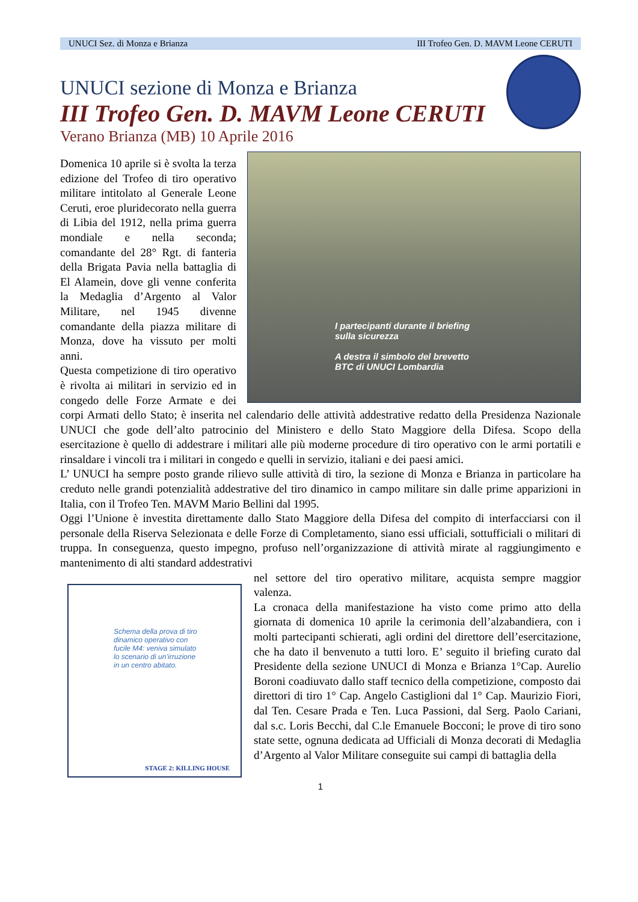UNUCI Sez. di Monza e Brianza III Trofeo Gen. D. MAVM Leone CERUTI
UNUCI sezione di Monza e Brianza
III Trofeo Gen. D. MAVM Leone CERUTI
Verano Brianza (MB) 10 Aprile 2016
I partecipanti durante il briefing
sulla sicurezza
A destra il simbolo del brevetto
BTC di UNUCI Lombardia
Domenica 10 aprile si è svolta la terza edizione del Trofeo di tiro operativo militare intitolato al Generale Leone Ceruti, eroe pluridecorato nella guerra di Libia del 1912, nella prima guerra mondiale e nella seconda; comandante del 28° Rgt. di fanteria della Brigata Pavia nella battaglia di El Alamein, dove gli venne conferita la Medaglia d’Argento al Valor Militare, nel 1945 divenne comandante della piazza militare di Monza, dove ha vissuto per molti anni.
Questa competizione di tiro operativo è rivolta ai militari in servizio ed in congedo delle Forze Armate e dei corpi Armati dello Stato; è inserita nel calendario delle attività addestrative redatto della Presidenza Nazionale UNUCI che gode dell’alto patrocinio del Ministero e dello Stato Maggiore della Difesa. Scopo della esercitazione è quello di addestrare i militari alle più moderne procedure di tiro operativo con le armi portatili e rinsaldare i vincoli tra i militari in congedo e quelli in servizio, italiani e dei paesi amici.
L’ UNUCI ha sempre posto grande rilievo sulle attività di tiro, la sezione di Monza e Brianza in particolare ha creduto nelle grandi potenzialità addestrative del tiro dinamico in campo militare sin dalle prime apparizioni in Italia, con il Trofeo Ten. MAVM Mario Bellini dal 1995.
Oggi l’Unione è investita direttamente dallo Stato Maggiore della Difesa del compito di interfacciarsi con il personale della Riserva Selezionata e delle Forze di Completamento, siano essi ufficiali, sottufficiali o militari di truppa. In conseguenza, questo impegno, profuso nell’organizzazione di attività mirate al raggiungimento e mantenimento di alti standard addestrativi
Schema della prova di tiro
dinamico operativo con
fucile M4: veniva simulato
lo scenario di un’irruzione
in un centro abitato.
STAGE 2: KILLING HOUSE
nel settore del tiro operativo militare, acquista sempre maggior valenza.
La cronaca della manifestazione ha visto come primo atto della giornata di domenica 10 aprile la cerimonia dell’alzabandiera, con i molti partecipanti schierati, agli ordini del direttore dell’esercitazione, che ha dato il benvenuto a tutti loro. E’ seguito il briefing curato dal Presidente della sezione UNUCI di Monza e Brianza 1°Cap. Aurelio Boroni coadiuvato dallo staff tecnico della competizione, composto dai direttori di tiro 1° Cap. Angelo Castiglioni dal 1° Cap. Maurizio Fiori, dal Ten. Cesare Prada e Ten. Luca Passioni, dal Serg. Paolo Cariani, dal s.c. Loris Becchi, dal C.le Emanuele Bocconi; le prove di tiro sono state sette, ognuna dedicata ad Ufficiali di Monza decorati di Medaglia d’Argento al Valor Militare conseguite sui campi di battaglia della
1